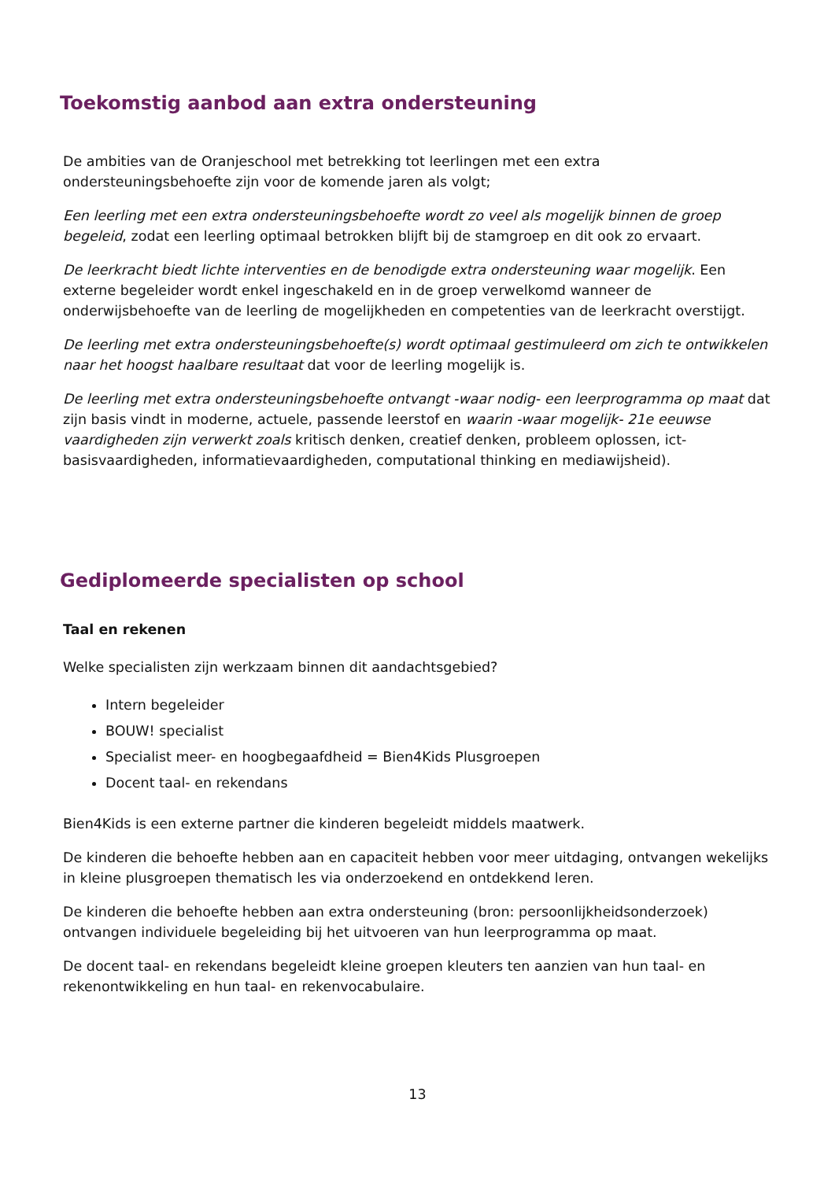Toekomstig aanbod aan extra ondersteuning
De ambities van de Oranjeschool met betrekking tot leerlingen met een extra ondersteuningsbehoefte zijn voor de komende jaren als volgt;
Een leerling met een extra ondersteuningsbehoefte wordt zo veel als mogelijk binnen de groep begeleid, zodat een leerling optimaal betrokken blijft bij de stamgroep en dit ook zo ervaart.
De leerkracht biedt lichte interventies en de benodigde extra ondersteuning waar mogelijk. Een externe begeleider wordt enkel ingeschakeld en in de groep verwelkomd wanneer de onderwijsbehoefte van de leerling de mogelijkheden en competenties van de leerkracht overstijgt.
De leerling met extra ondersteuningsbehoefte(s) wordt optimaal gestimuleerd om zich te ontwikkelen naar het hoogst haalbare resultaat dat voor de leerling mogelijk is.
De leerling met extra ondersteuningsbehoefte ontvangt -waar nodig- een leerprogramma op maat dat zijn basis vindt in moderne, actuele, passende leerstof en waarin -waar mogelijk- 21e eeuwse vaardigheden zijn verwerkt zoals kritisch denken, creatief denken, probleem oplossen, ict-basisvaardigheden, informatievaardigheden, computational thinking en mediawijsheid).
Gediplomeerde specialisten op school
Taal en rekenen
Welke specialisten zijn werkzaam binnen dit aandachtsgebied?
Intern begeleider
BOUW! specialist
Specialist meer- en hoogbegaafdheid = Bien4Kids Plusgroepen
Docent taal- en rekendans
Bien4Kids is een externe partner die kinderen begeleidt middels maatwerk.
De kinderen die behoefte hebben aan en capaciteit hebben voor meer uitdaging, ontvangen wekelijks in kleine plusgroepen thematisch les via onderzoekend en ontdekkend leren.
De kinderen die behoefte hebben aan extra ondersteuning (bron: persoonlijkheidsonderzoek) ontvangen individuele begeleiding bij het uitvoeren van hun leerprogramma op maat.
De docent taal- en rekendans begeleidt kleine groepen kleuters ten aanzien van hun taal- en rekenontwikkeling en hun taal- en rekenvocabulaire.
13